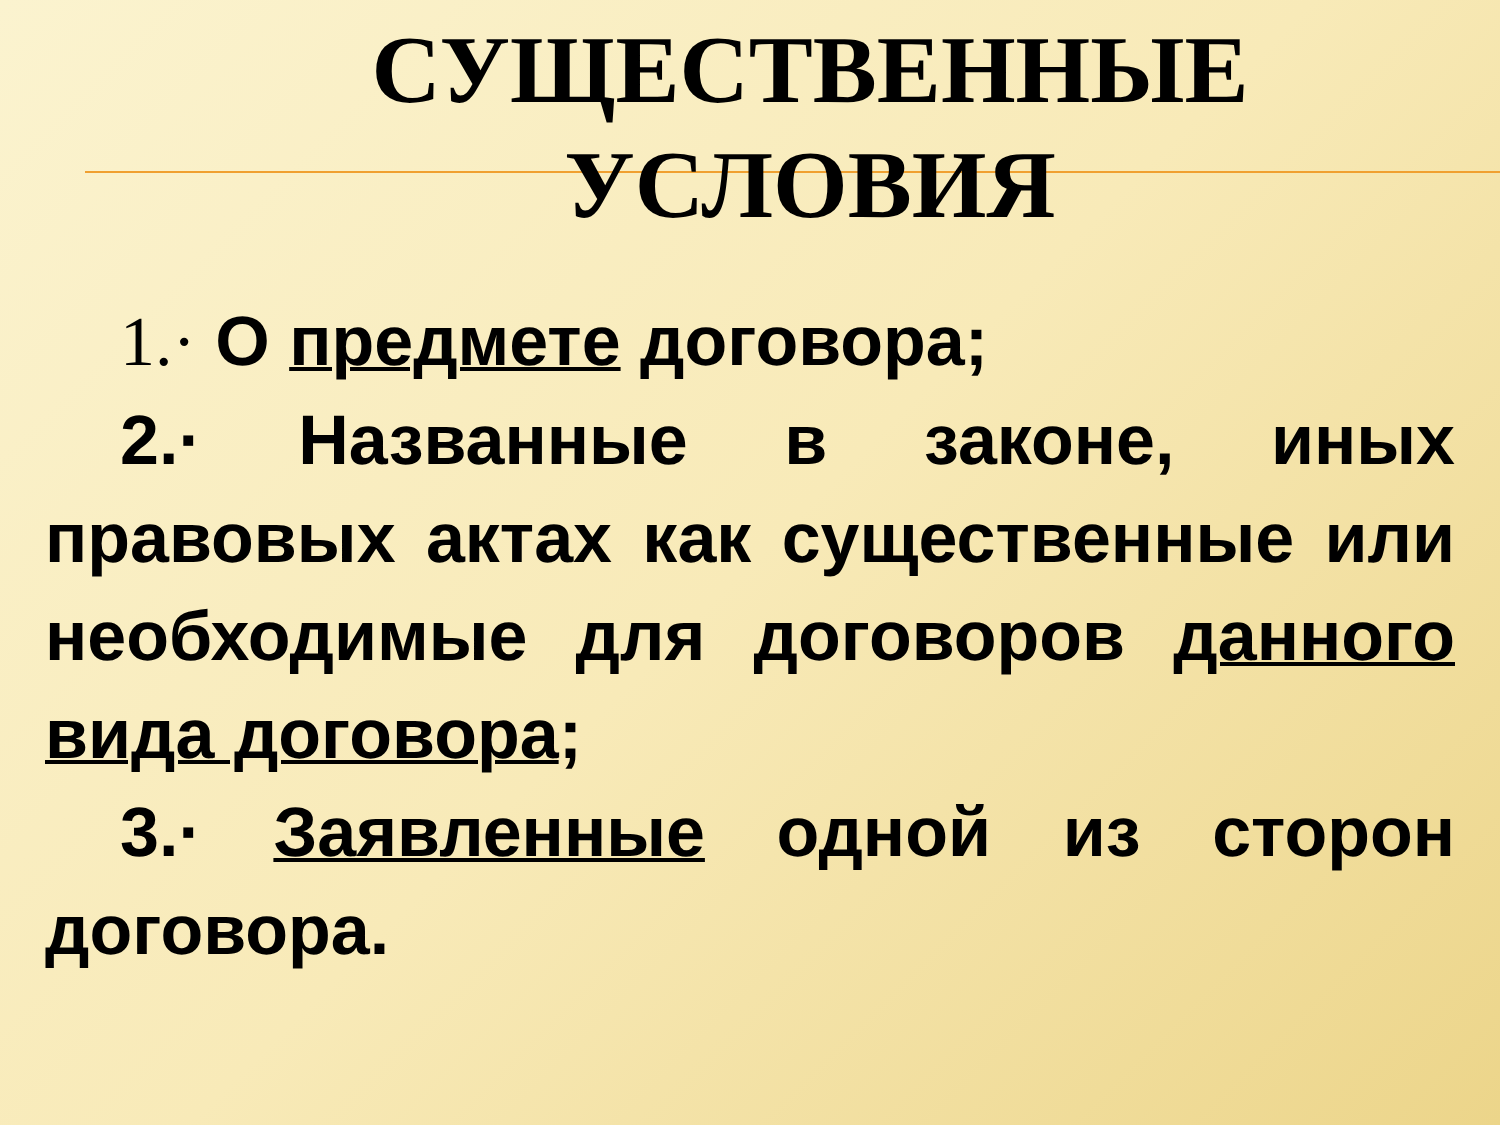СУЩЕСТВЕННЫЕ
УСЛОВИЯ
1.· О предмете договора;
2.· Названные в законе, иных правовых актах как существенные или необходимые для договоров данного вида договора;
3.· Заявленные одной из сторон договора.